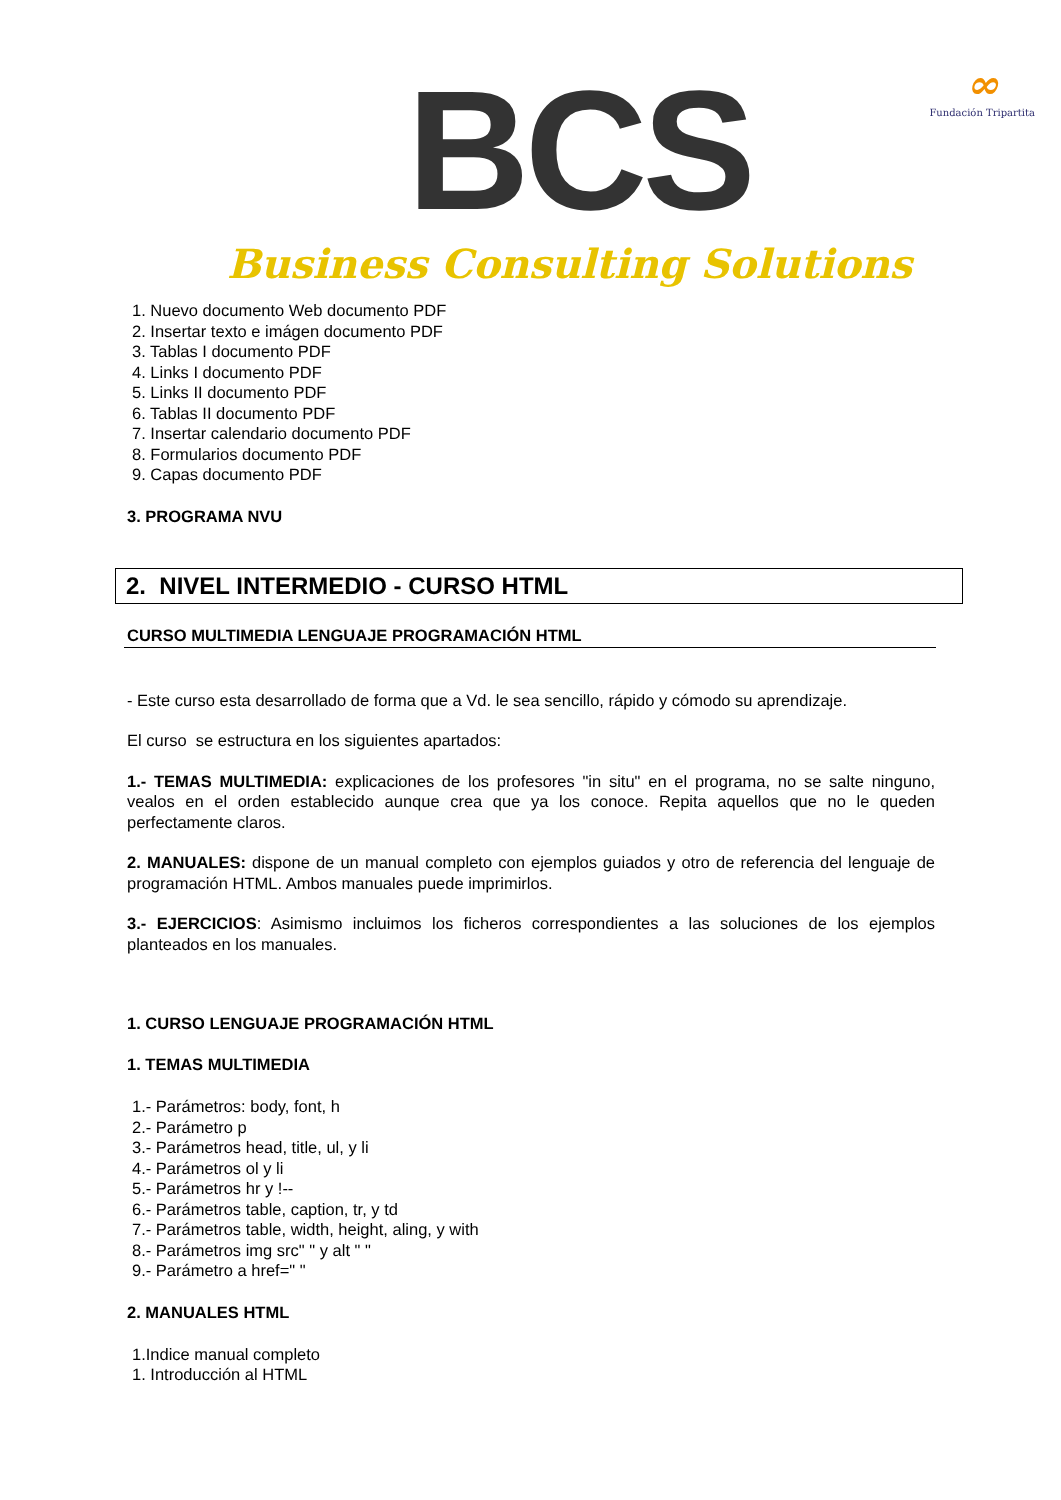BCS
Business Consulting Solutions
∞
Fundación Tripartita
1. Nuevo documento Web documento PDF
2. Insertar texto e imágen documento PDF
3. Tablas I documento PDF
4. Links I documento PDF
5. Links II documento PDF
6. Tablas II documento PDF
7. Insertar calendario documento PDF
8. Formularios documento PDF
9. Capas documento PDF
3. PROGRAMA NVU
2. NIVEL INTERMEDIO - CURSO HTML
CURSO MULTIMEDIA LENGUAJE PROGRAMACIÓN HTML
- Este curso esta desarrollado de forma que a Vd. le sea sencillo, rápido y cómodo su aprendizaje.
El curso se estructura en los siguientes apartados:
1.- TEMAS MULTIMEDIA: explicaciones de los profesores "in situ" en el programa, no se salte ninguno, vealos en el orden establecido aunque crea que ya los conoce. Repita aquellos que no le queden perfectamente claros.
2. MANUALES: dispone de un manual completo con ejemplos guiados y otro de referencia del lenguaje de programación HTML. Ambos manuales puede imprimirlos.
3.- EJERCICIOS: Asimismo incluimos los ficheros correspondientes a las soluciones de los ejemplos planteados en los manuales.
1. CURSO LENGUAJE PROGRAMACIÓN HTML
1. TEMAS MULTIMEDIA
1.- Parámetros: body, font, h
2.- Parámetro p
3.- Parámetros head, title, ul, y li
4.- Parámetros ol y li
5.- Parámetros hr y !--
6.- Parámetros table, caption, tr, y td
7.- Parámetros table, width, height, aling, y with
8.- Parámetros img src" " y alt " "
9.- Parámetro a href=" "
2. MANUALES HTML
1.Indice manual completo
1. Introducción al HTML